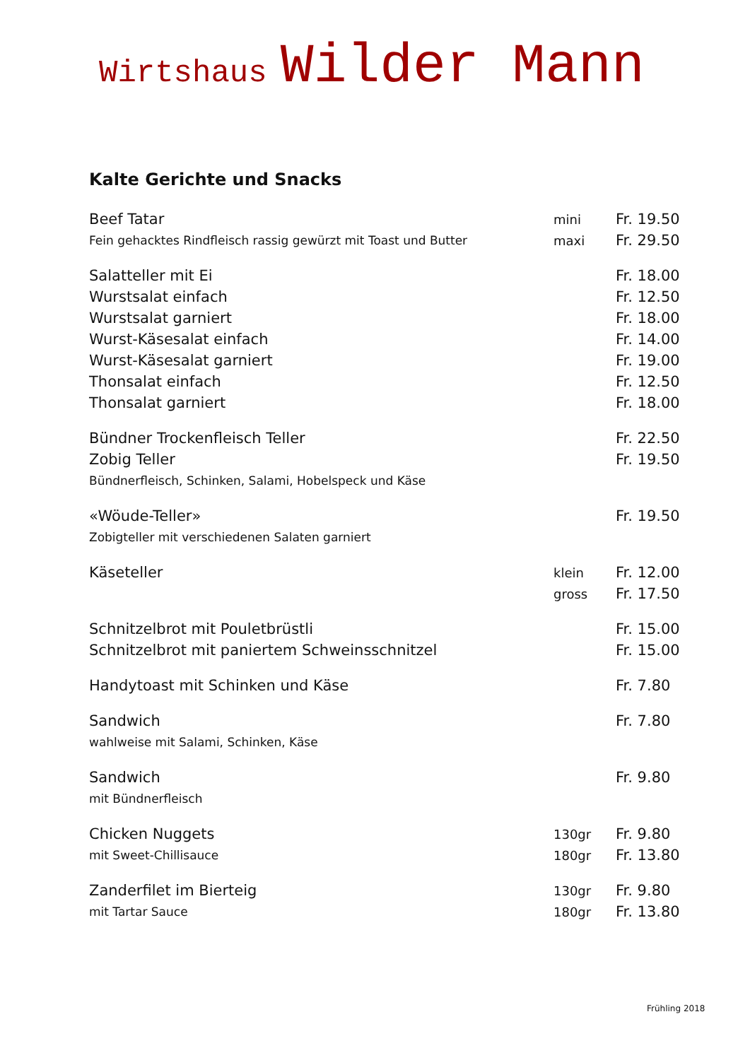Wirtshaus Wilder Mann
Kalte Gerichte und Snacks
| Beef Tatar | mini | Fr. 19.50 |
| Fein gehacktes Rindfleisch rassig gewürzt mit Toast und Butter | maxi | Fr. 29.50 |
| Salatteller mit Ei | | Fr. 18.00 |
| Wurstsalat einfach | | Fr. 12.50 |
| Wurstsalat garniert | | Fr. 18.00 |
| Wurst-Käsesalat einfach | | Fr. 14.00 |
| Wurst-Käsesalat garniert | | Fr. 19.00 |
| Thonsalat einfach | | Fr. 12.50 |
| Thonsalat garniert | | Fr. 18.00 |
| Bündner Trockenfleisch Teller | | Fr. 22.50 |
| Zobig Teller | | Fr. 19.50 |
| Bündnerfleisch, Schinken, Salami, Hobelspeck und Käse | | |
| «Wöude-Teller» | | Fr. 19.50 |
| Zobigteller mit verschiedenen Salaten garniert | | |
| Käseteller | klein | Fr. 12.00 |
| | gross | Fr. 17.50 |
| Schnitzelbrot mit Pouletbrüstli | | Fr. 15.00 |
| Schnitzelbrot mit paniertem Schweinsschnitzel | | Fr. 15.00 |
| Handytoast mit Schinken und Käse | | Fr. 7.80 |
| Sandwich | | Fr. 7.80 |
| wahlweise mit Salami, Schinken, Käse | | |
| Sandwich | | Fr. 9.80 |
| mit Bündnerfleisch | | |
| Chicken Nuggets | 130gr | Fr. 9.80 |
| mit Sweet-Chillisauce | 180gr | Fr. 13.80 |
| Zanderfilet im Bierteig | 130gr | Fr. 9.80 |
| mit Tartar Sauce | 180gr | Fr. 13.80 |
Frühling 2018